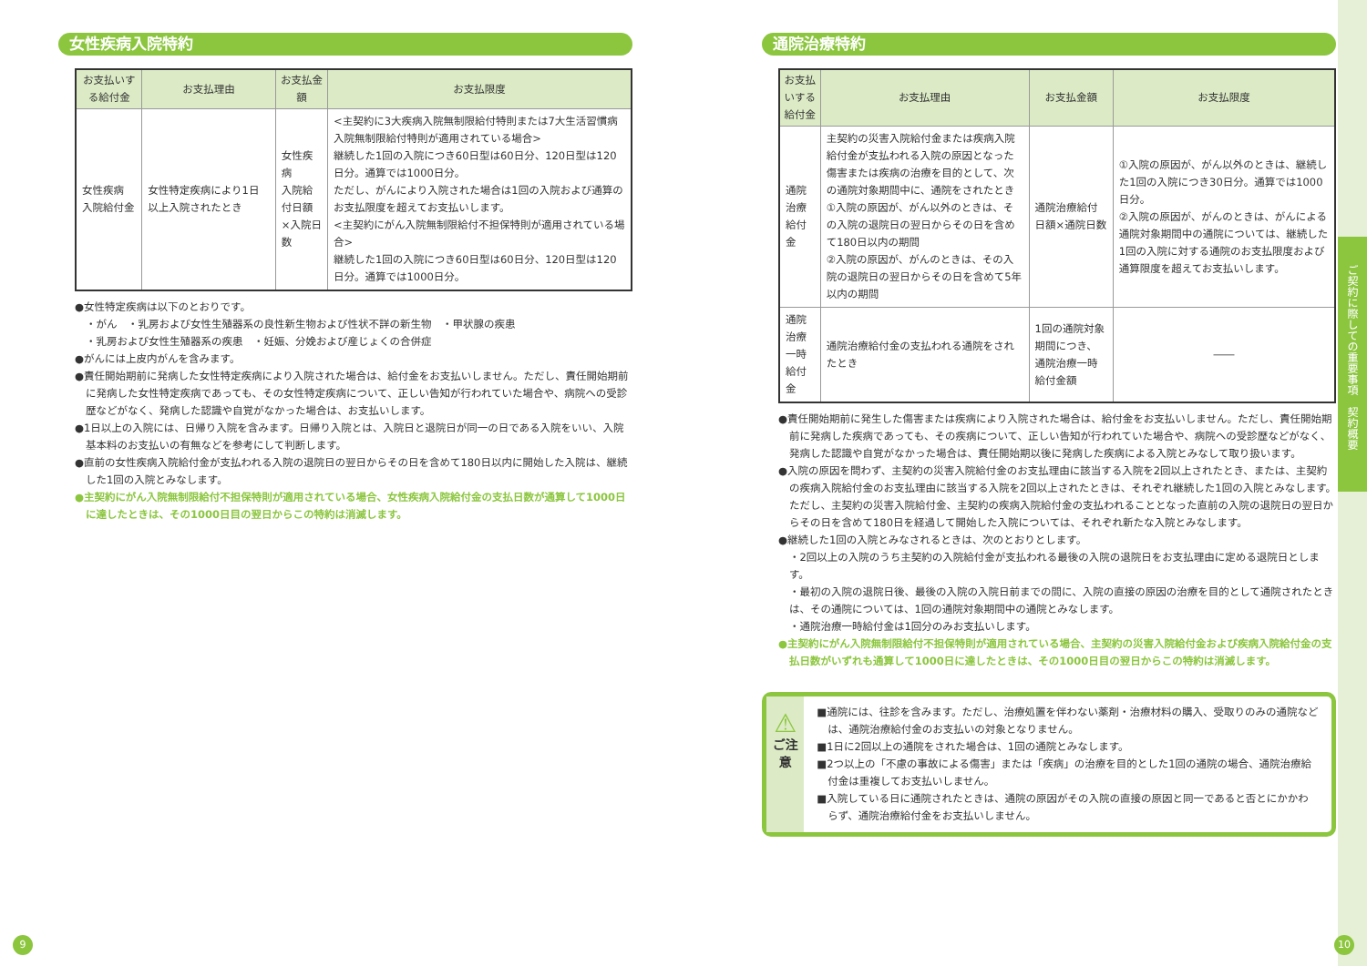ご契約に際しての重要事項　契約概要
女性疾病入院特約
| お支払いする給付金 | お支払理由 | お支払金額 | お支払限度 |
| --- | --- | --- | --- |
| 女性疾病 入院給付金 | 女性特定疾病により1日以上入院されたとき | 女性疾病 入院給付日額 ×入院日数 | <主契約に3大疾病入院無制限給付特則または7大生活習慣病入院無制限給付特則が適用されている場合> 継続した1回の入院につき60日型は60日分、120日型は120日分。通算では1000日分。 ただし、がんにより入院された場合は1回の入院および通算のお支払限度を超えてお支払いします。 <主契約にがん入院無制限給付不担保特則が適用されている場合> 継続した1回の入院につき60日型は60日分、120日型は120日分。通算では1000日分。 |
●女性特定疾病は以下のとおりです。
・がん　・乳房および女性生殖器系の良性新生物および性状不詳の新生物　・甲状腺の疾患
・乳房および女性生殖器系の疾患　・妊娠、分娩および産じょくの合併症
●がんには上皮内がんを含みます。
●責任開始期前に発病した女性特定疾病により入院された場合は、給付金をお支払いしません。ただし、責任開始期前に発病した女性特定疾病であっても、その女性特定疾病について、正しい告知が行われていた場合や、病院への受診歴などがなく、発病した認識や自覚がなかった場合は、お支払いします。
●1日以上の入院には、日帰り入院を含みます。日帰り入院とは、入院日と退院日が同一の日である入院をいい、入院基本料のお支払いの有無などを参考にして判断します。
●直前の女性疾病入院給付金が支払われる入院の退院日の翌日からその日を含めて180日以内に開始した入院は、継続した1回の入院とみなします。
●主契約にがん入院無制限給付不担保特則が適用されている場合、女性疾病入院給付金の支払日数が通算して1000日に達したときは、その1000日目の翌日からこの特約は消滅します。
通院治療特約
| お支払いする給付金 | お支払理由 | お支払金額 | お支払限度 |
| --- | --- | --- | --- |
| 通院治療 給付金 | 主契約の災害入院給付金または疾病入院給付金が支払われる入院の原因となった傷害または疾病の治療を目的として、次の通院対象期間中に、通院をされたとき ①入院の原因が、がん以外のときは、その入院の退院日の翌日からその日を含めて180日以内の期間 ②入院の原因が、がんのときは、その入院の退院日の翌日からその日を含めて5年以内の期間 | 通院治療給付日額×通院日数 | ①入院の原因が、がん以外のときは、継続した1回の入院につき30日分。通算では1000日分。 ②入院の原因が、がんのときは、がんによる通院対象期間中の通院については、継続した1回の入院に対する通院のお支払限度および通算限度を超えてお支払いします。 |
| 通院治療 一時給付金 | 通院治療給付金の支払われる通院をされたとき | 1回の通院対象期間につき、通院治療一時給付金額 | ―― |
●責任開始期前に発生した傷害または疾病により入院された場合は、給付金をお支払いしません。ただし、責任開始期前に発病した疾病であっても、その疾病について、正しい告知が行われていた場合や、病院への受診歴などがなく、発病した認識や自覚がなかった場合は、責任開始期以後に発病した疾病による入院とみなして取り扱います。
●入院の原因を問わず、主契約の災害入院給付金のお支払理由に該当する入院を2回以上されたとき、または、主契約の疾病入院給付金のお支払理由に該当する入院を2回以上されたときは、それぞれ継続した1回の入院とみなします。ただし、主契約の災害入院給付金、主契約の疾病入院給付金の支払われることとなった直前の入院の退院日の翌日からその日を含めて180日を経過して開始した入院については、それぞれ新たな入院とみなします。
●継続した1回の入院とみなされるときは、次のとおりとします。
・2回以上の入院のうち主契約の入院給付金が支払われる最後の入院の退院日をお支払理由に定める退院日とします。
・最初の入院の退院日後、最後の入院の入院日前までの間に、入院の直接の原因の治療を目的として通院されたときは、その通院については、1回の通院対象期間中の通院とみなします。
・通院治療一時給付金は1回分のみお支払いします。
●主契約にがん入院無制限給付不担保特則が適用されている場合、主契約の災害入院給付金および疾病入院給付金の支払日数がいずれも通算して1000日に達したときは、その1000日目の翌日からこの特約は消滅します。
⚠
ご注意
■通院には、往診を含みます。ただし、治療処置を伴わない薬剤・治療材料の購入、受取りのみの通院などは、通院治療給付金のお支払いの対象となりません。
■1日に2回以上の通院をされた場合は、1回の通院とみなします。
■2つ以上の「不慮の事故による傷害」または「疾病」の治療を目的とした1回の通院の場合、通院治療給付金は重複してお支払いしません。
■入院している日に通院されたときは、通院の原因がその入院の直接の原因と同一であると否とにかかわらず、通院治療給付金をお支払いしません。
9 10